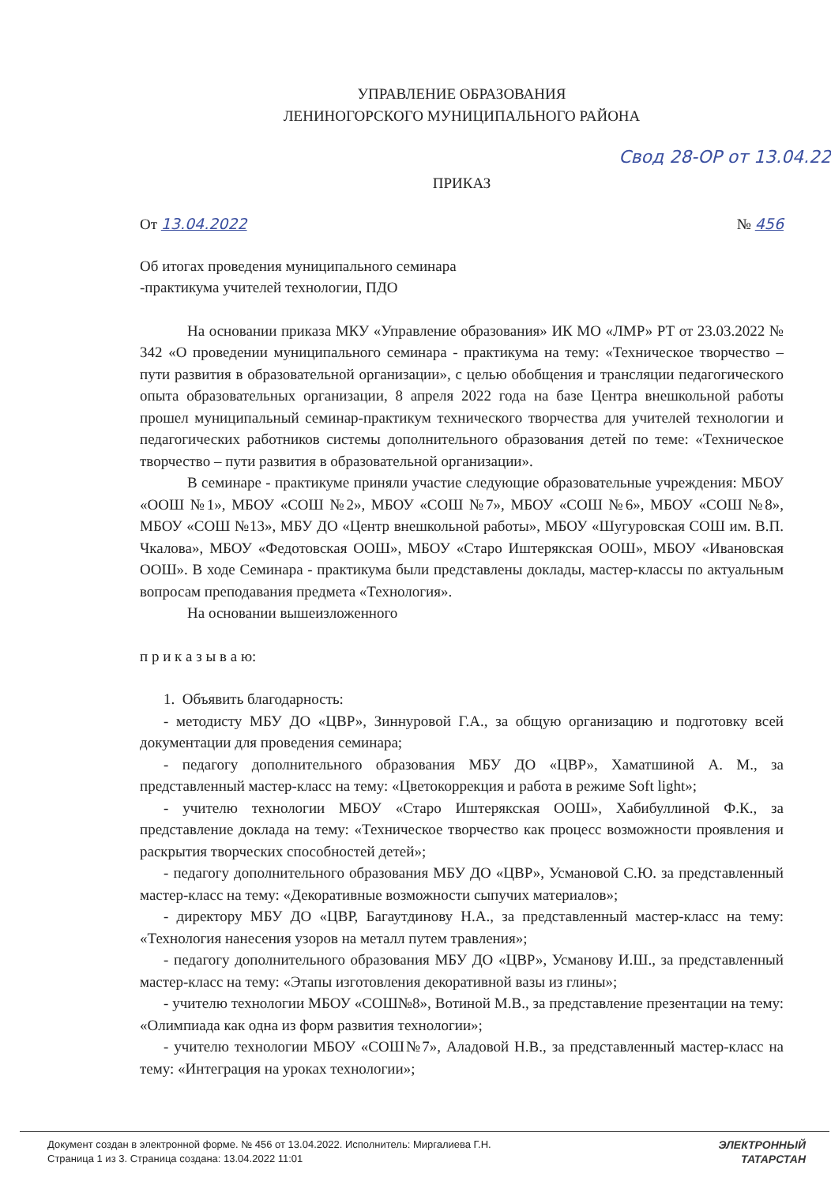УПРАВЛЕНИЕ ОБРАЗОВАНИЯ
ЛЕНИНОГОРСКОГО МУНИЦИПАЛЬНОГО РАЙОНА
Свод 28-ОР от 13.04.22
ПРИКАЗ
От 13.04.2022 № 456
Об итогах проведения муниципального семинара
-практикума учителей технологии, ПДО
На основании приказа МКУ «Управление образования» ИК МО «ЛМР» РТ от 23.03.2022 № 342 «О проведении муниципального семинара - практикума на тему: «Техническое творчество – пути развития в образовательной организации», с целью обобщения и трансляции педагогического опыта образовательных организации, 8 апреля 2022 года на базе Центра внешкольной работы прошел муниципальный семинар-практикум технического творчества для учителей технологии и педагогических работников системы дополнительного образования детей по теме: «Техническое творчество – пути развития в образовательной организации».
В семинаре - практикуме приняли участие следующие образовательные учреждения: МБОУ «ООШ №1», МБОУ «СОШ №2», МБОУ «СОШ №7», МБОУ «СОШ №6», МБОУ «СОШ №8», МБОУ «СОШ №13», МБУ ДО «Центр внешкольной работы», МБОУ «Шугуровская СОШ им. В.П. Чкалова», МБОУ «Федотовская ООШ», МБОУ «Старо Иштерякская ООШ», МБОУ «Ивановская ООШ». В ходе Семинара - практикума были представлены доклады, мастер-классы по актуальным вопросам преподавания предмета «Технология».
На основании вышеизложенного
п р и к а з ы в а ю:
1. Объявить благодарность:
- методисту МБУ ДО «ЦВР», Зиннуровой Г.А., за общую организацию и подготовку всей документации для проведения семинара;
- педагогу дополнительного образования МБУ ДО «ЦВР», Хаматшиной А. М., за представленный мастер-класс на тему: «Цветокоррекция и работа в режиме Soft light»;
- учителю технологии МБОУ «Старо Иштерякская ООШ», Хабибуллиной Ф.К., за представление доклада на тему: «Техническое творчество как процесс возможности проявления и раскрытия творческих способностей детей»;
- педагогу дополнительного образования МБУ ДО «ЦВР», Усмановой С.Ю. за представленный мастер-класс на тему: «Декоративные возможности сыпучих материалов»;
- директору МБУ ДО «ЦВР, Багаутдинову Н.А., за представленный мастер-класс на тему: «Технология нанесения узоров на металл путем травления»;
- педагогу дополнительного образования МБУ ДО «ЦВР», Усманову И.Ш., за представленный мастер-класс на тему: «Этапы изготовления декоративной вазы из глины»;
- учителю технологии МБОУ «СОШ№8», Вотиной М.В., за представление презентации на тему: «Олимпиада как одна из форм развития технологии»;
- учителю технологии МБОУ «СОШ№7», Аладовой Н.В., за представленный мастер-класс на тему: «Интеграция на уроках технологии»;
Документ создан в электронной форме. № 456 от 13.04.2022. Исполнитель: Миргалиева Г.Н.
Страница 1 из 3. Страница создана: 13.04.2022 11:01
ЭЛЕКТРОННЫЙ
ТАТАРСТАН